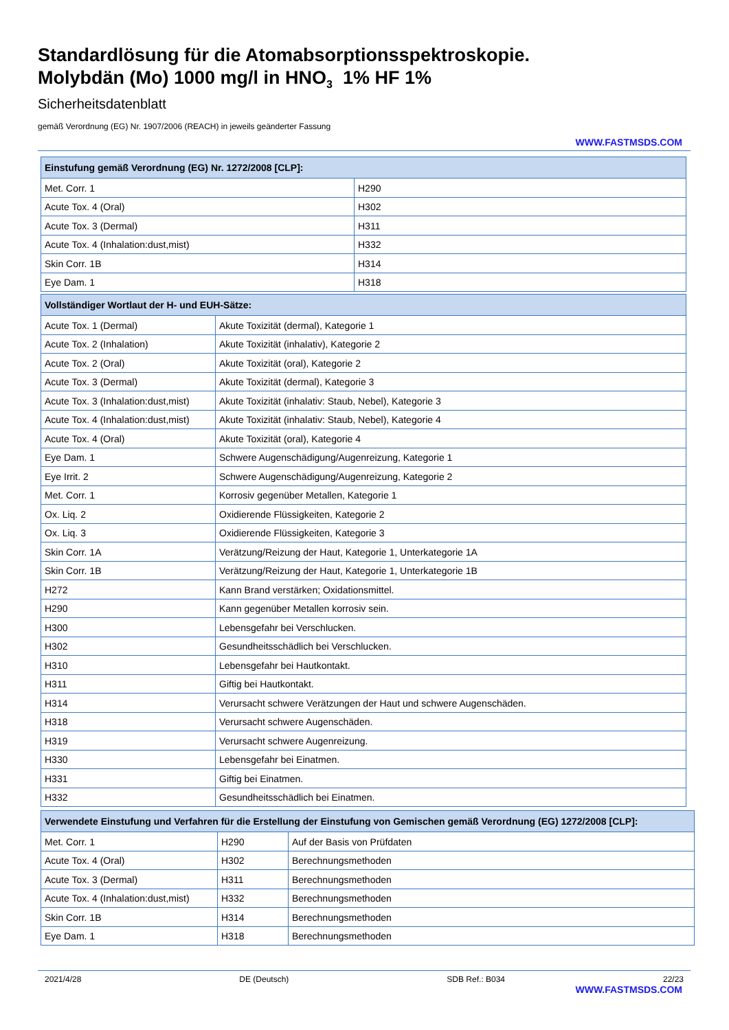Standardlösung für die Atomabsorptionsspektroskopie.
Molybdän (Mo) 1000 mg/l in HNO<sub>3</sub> 1% HF 1%
Sicherheitsdatenblatt
gemäß Verordnung (EG) Nr. 1907/2006 (REACH) in jeweils geänderter Fassung
WWW.FASTMSDS.COM
| Einstufung gemäß Verordnung (EG) Nr. 1272/2008 [CLP]: | |
| --- | --- |
| Met. Corr. 1 | H290 |
| Acute Tox. 4 (Oral) | H302 |
| Acute Tox. 3 (Dermal) | H311 |
| Acute Tox. 4 (Inhalation:dust,mist) | H332 |
| Skin Corr. 1B | H314 |
| Eye Dam. 1 | H318 |
| Vollständiger Wortlaut der H- und EUH-Sätze: | |
| --- | --- |
| Acute Tox. 1 (Dermal) | Akute Toxizität (dermal), Kategorie 1 |
| Acute Tox. 2 (Inhalation) | Akute Toxizität (inhalativ), Kategorie 2 |
| Acute Tox. 2 (Oral) | Akute Toxizität (oral), Kategorie 2 |
| Acute Tox. 3 (Dermal) | Akute Toxizität (dermal), Kategorie 3 |
| Acute Tox. 3 (Inhalation:dust,mist) | Akute Toxizität (inhalativ: Staub, Nebel), Kategorie 3 |
| Acute Tox. 4 (Inhalation:dust,mist) | Akute Toxizität (inhalativ: Staub, Nebel), Kategorie 4 |
| Acute Tox. 4 (Oral) | Akute Toxizität (oral), Kategorie 4 |
| Eye Dam. 1 | Schwere Augenschädigung/Augenreizung, Kategorie 1 |
| Eye Irrit. 2 | Schwere Augenschädigung/Augenreizung, Kategorie 2 |
| Met. Corr. 1 | Korrosiv gegenüber Metallen, Kategorie 1 |
| Ox. Liq. 2 | Oxidierende Flüssigkeiten, Kategorie 2 |
| Ox. Liq. 3 | Oxidierende Flüssigkeiten, Kategorie 3 |
| Skin Corr. 1A | Verätzung/Reizung der Haut, Kategorie 1, Unterkategorie 1A |
| Skin Corr. 1B | Verätzung/Reizung der Haut, Kategorie 1, Unterkategorie 1B |
| H272 | Kann Brand verstärken; Oxidationsmittel. |
| H290 | Kann gegenüber Metallen korrosiv sein. |
| H300 | Lebensgefahr bei Verschlucken. |
| H302 | Gesundheitsschädlich bei Verschlucken. |
| H310 | Lebensgefahr bei Hautkontakt. |
| H311 | Giftig bei Hautkontakt. |
| H314 | Verursacht schwere Verätzungen der Haut und schwere Augenschäden. |
| H318 | Verursacht schwere Augenschäden. |
| H319 | Verursacht schwere Augenreizung. |
| H330 | Lebensgefahr bei Einatmen. |
| H331 | Giftig bei Einatmen. |
| H332 | Gesundheitsschädlich bei Einatmen. |
| Verwendete Einstufung und Verfahren für die Erstellung der Einstufung von Gemischen gemäß Verordnung (EG) 1272/2008 [CLP]: | | |
| --- | --- | --- |
| Met. Corr. 1 | H290 | Auf der Basis von Prüfdaten |
| Acute Tox. 4 (Oral) | H302 | Berechnungsmethoden |
| Acute Tox. 3 (Dermal) | H311 | Berechnungsmethoden |
| Acute Tox. 4 (Inhalation:dust,mist) | H332 | Berechnungsmethoden |
| Skin Corr. 1B | H314 | Berechnungsmethoden |
| Eye Dam. 1 | H318 | Berechnungsmethoden |
2021/4/28 DE (Deutsch) SDB Ref.: B034 22/23
WWW.FASTMSDS.COM